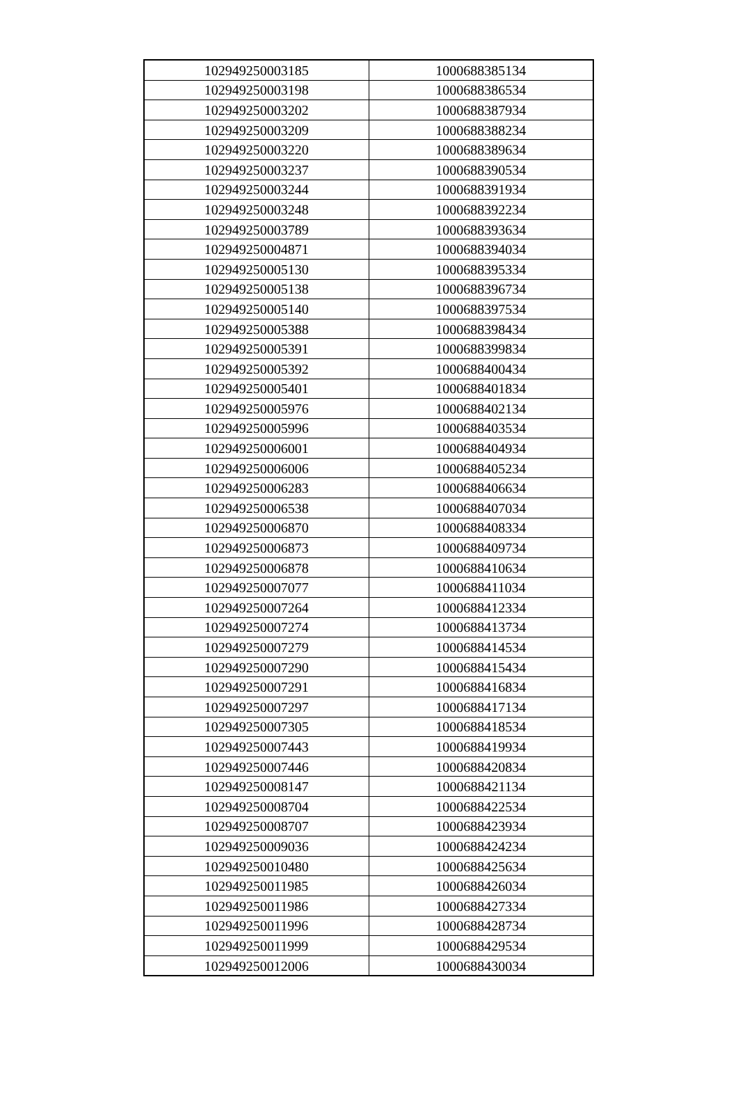| 102949250003185 | 1000688385134 |
| 102949250003198 | 1000688386534 |
| 102949250003202 | 1000688387934 |
| 102949250003209 | 1000688388234 |
| 102949250003220 | 1000688389634 |
| 102949250003237 | 1000688390534 |
| 102949250003244 | 1000688391934 |
| 102949250003248 | 1000688392234 |
| 102949250003789 | 1000688393634 |
| 102949250004871 | 1000688394034 |
| 102949250005130 | 1000688395334 |
| 102949250005138 | 1000688396734 |
| 102949250005140 | 1000688397534 |
| 102949250005388 | 1000688398434 |
| 102949250005391 | 1000688399834 |
| 102949250005392 | 1000688400434 |
| 102949250005401 | 1000688401834 |
| 102949250005976 | 1000688402134 |
| 102949250005996 | 1000688403534 |
| 102949250006001 | 1000688404934 |
| 102949250006006 | 1000688405234 |
| 102949250006283 | 1000688406634 |
| 102949250006538 | 1000688407034 |
| 102949250006870 | 1000688408334 |
| 102949250006873 | 1000688409734 |
| 102949250006878 | 1000688410634 |
| 102949250007077 | 1000688411034 |
| 102949250007264 | 1000688412334 |
| 102949250007274 | 1000688413734 |
| 102949250007279 | 1000688414534 |
| 102949250007290 | 1000688415434 |
| 102949250007291 | 1000688416834 |
| 102949250007297 | 1000688417134 |
| 102949250007305 | 1000688418534 |
| 102949250007443 | 1000688419934 |
| 102949250007446 | 1000688420834 |
| 102949250008147 | 1000688421134 |
| 102949250008704 | 1000688422534 |
| 102949250008707 | 1000688423934 |
| 102949250009036 | 1000688424234 |
| 102949250010480 | 1000688425634 |
| 102949250011985 | 1000688426034 |
| 102949250011986 | 1000688427334 |
| 102949250011996 | 1000688428734 |
| 102949250011999 | 1000688429534 |
| 102949250012006 | 1000688430034 |